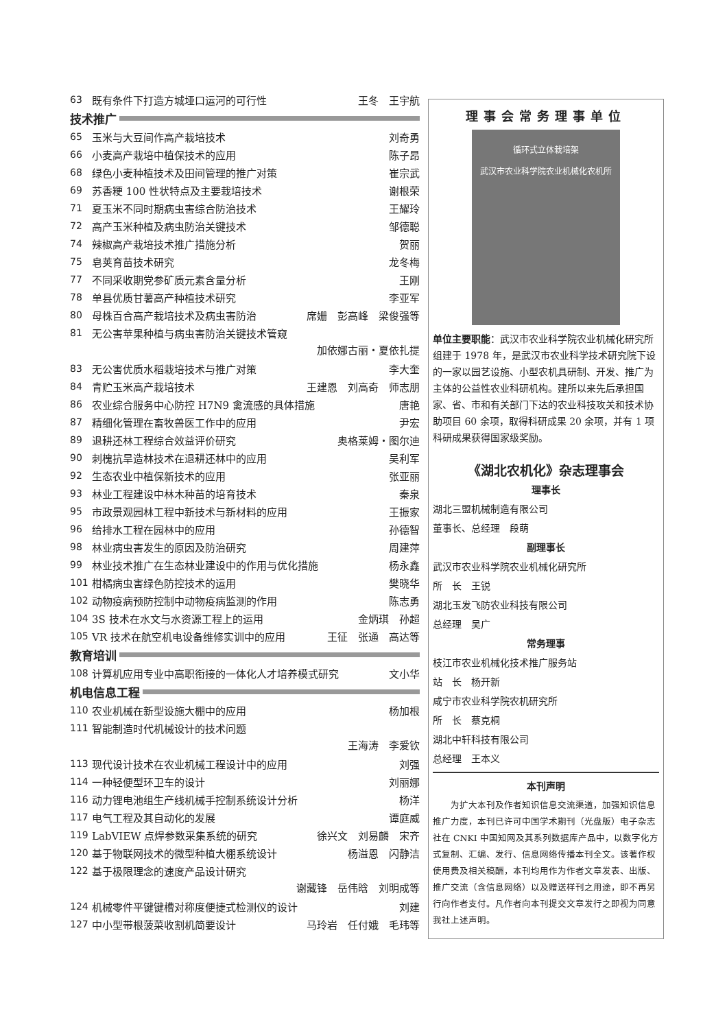63 既有条件下打造方城垭口运河的可行性 王冬　王宇航
技术推广
65 玉米与大豆间作高产栽培技术 刘奇勇
66 小麦高产栽培中植保技术的应用 陈子昂
68 绿色小麦种植技术及田间管理的推广对策 崔宗武
69 苏香粳 100 性状特点及主要栽培技术 谢根荣
71 夏玉米不同时期病虫害综合防治技术 王耀玲
72 高产玉米种植及病虫防治关键技术 邹德聪
74 辣椒高产栽培技术推广措施分析 贺丽
75 皂荚育苗技术研究 龙冬梅
77 不同采收期党参矿质元素含量分析 王刚
78 单县优质甘薯高产种植技术研究 李亚军
80 母株百合高产栽培技术及病虫害防治 席姗　彭高峰　梁俊强等
81 无公害苹果种植与病虫害防治关键技术管窥
加依娜古丽・夏依扎提
83 无公害优质水稻栽培技术与推广对策 李大奎
84 青贮玉米高产栽培技术 王建恩　刘高奇　师志朋
86 农业综合服务中心防控 H7N9 禽流感的具体措施 唐艳
87 精细化管理在畜牧兽医工作中的应用 尹宏
89 退耕还林工程综合效益评价研究 奥格莱姆・图尔迪
90 刺槐抗旱造林技术在退耕还林中的应用 吴利军
92 生态农业中植保新技术的应用 张亚丽
93 林业工程建设中林木种苗的培育技术 秦泉
95 市政景观园林工程中新技术与新材料的应用 王振家
96 给排水工程在园林中的应用 孙德智
98 林业病虫害发生的原因及防治研究 周建萍
99 林业技术推广在生态林业建设中的作用与优化措施 杨永鑫
101 柑橘病虫害绿色防控技术的运用 樊晓华
102 动物疫病预防控制中动物疫病监测的作用 陈志勇
104 3S 技术在水文与水资源工程上的运用 金炳琪　孙超
105 VR 技术在航空机电设备维修实训中的应用 王征　张通　高达等
教育培训
108 计算机应用专业中高职衔接的一体化人才培养模式研究 文小华
机电信息工程
110 农业机械在新型设施大棚中的应用 杨加根
111 智能制造时代机械设计的技术问题
王海涛　李爱钦
113 现代设计技术在农业机械工程设计中的应用 刘强
114 一种轻便型环卫车的设计 刘丽娜
116 动力锂电池组生产线机械手控制系统设计分析 杨洋
117 电气工程及其自动化的发展 谭庭威
119 LabVIEW 点焊参数采集系统的研究 徐兴文　刘易麟　宋齐
120 基于物联网技术的微型种植大棚系统设计 杨溢恩　闪静洁
122 基于极限理念的速度产品设计研究
谢藏锋　岳伟晗　刘明成等
124 机械零件平键键槽对称度便捷式检测仪的设计 刘建
127 中小型带根菠菜收割机简要设计 马玲岩　任付娥　毛玮等
理事会常务理事单位
循环式立体栽培架
武汉市农业科学院农业机械化农机所
单位主要职能：武汉市农业科学院农业机械化研究所组建于 1978 年，是武汉市农业科学技术研究院下设的一家以园艺设施、小型农机具研制、开发、推广为主体的公益性农业科研机构。建所以来先后承担国家、省、市和有关部门下达的农业科技攻关和技术协助项目 60 余项，取得科研成果 20 余项，并有 1 项科研成果获得国家级奖励。
《湖北农机化》杂志理事会
理事长
湖北三盟机械制造有限公司
董事长、总经理　段萌
副理事长
武汉市农业科学院农业机械化研究所
所　长　王锐
湖北玉发飞防农业科技有限公司
总经理　吴广
常务理事
枝江市农业机械化技术推广服务站
站　长　杨开新
咸宁市农业科学院农机研究所
所　长　蔡克桐
湖北中轩科技有限公司
总经理　王本义
本刊声明
　　为扩大本刊及作者知识信息交流渠道，加强知识信息推广力度，本刊已许可中国学术期刊（光盘版）电子杂志社在 CNKI 中国知网及其系列数据库产品中，以数字化方式复制、汇编、发行、信息网络传播本刊全文。该著作权使用费及相关稿酬，本刊均用作为作者文章发表、出版、推广交流（含信息网络）以及赠送样刊之用途，即不再另行向作者支付。凡作者向本刊提交文章发行之即视为同意我社上述声明。